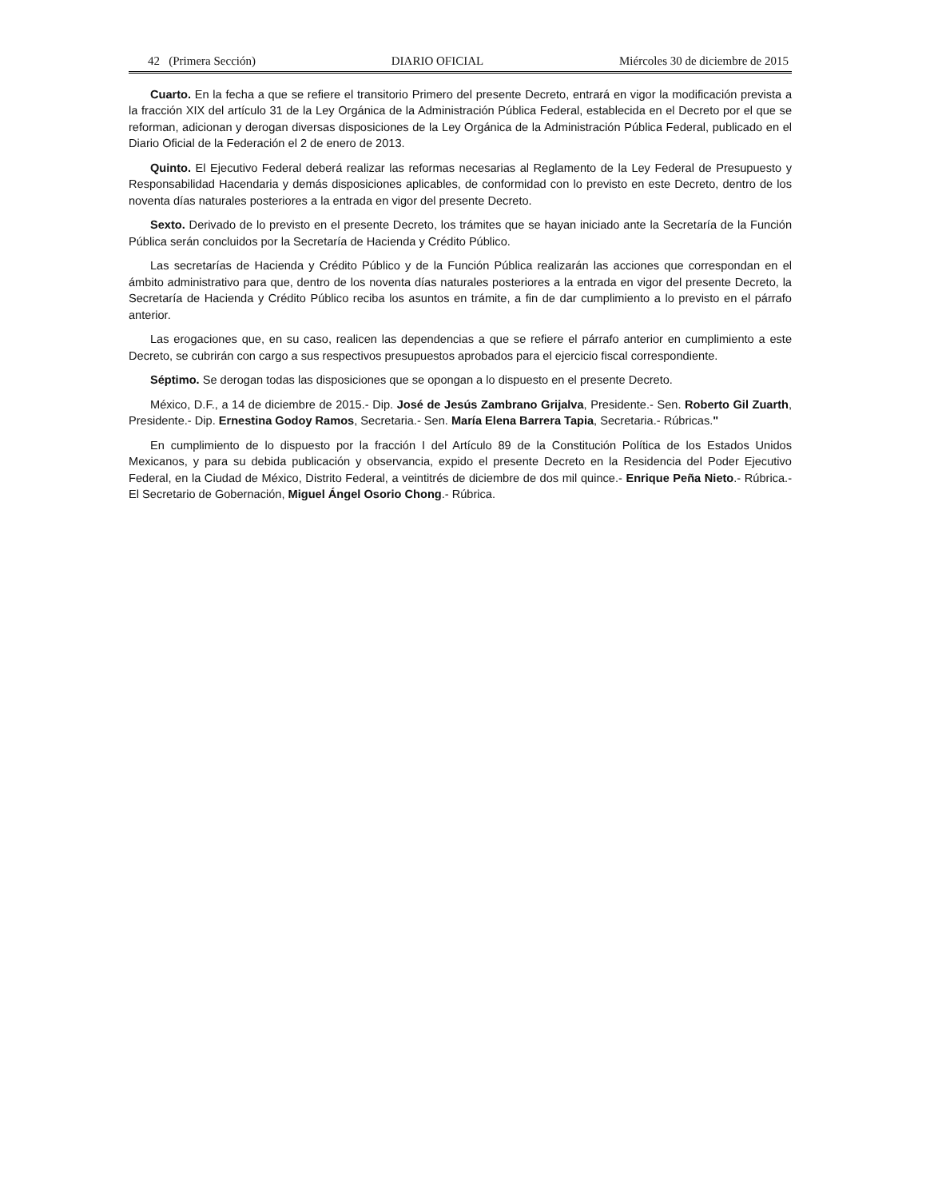42 (Primera Sección) DIARIO OFICIAL Miércoles 30 de diciembre de 2015
Cuarto. En la fecha a que se refiere el transitorio Primero del presente Decreto, entrará en vigor la modificación prevista a la fracción XIX del artículo 31 de la Ley Orgánica de la Administración Pública Federal, establecida en el Decreto por el que se reforman, adicionan y derogan diversas disposiciones de la Ley Orgánica de la Administración Pública Federal, publicado en el Diario Oficial de la Federación el 2 de enero de 2013.
Quinto. El Ejecutivo Federal deberá realizar las reformas necesarias al Reglamento de la Ley Federal de Presupuesto y Responsabilidad Hacendaria y demás disposiciones aplicables, de conformidad con lo previsto en este Decreto, dentro de los noventa días naturales posteriores a la entrada en vigor del presente Decreto.
Sexto. Derivado de lo previsto en el presente Decreto, los trámites que se hayan iniciado ante la Secretaría de la Función Pública serán concluidos por la Secretaría de Hacienda y Crédito Público.
Las secretarías de Hacienda y Crédito Público y de la Función Pública realizarán las acciones que correspondan en el ámbito administrativo para que, dentro de los noventa días naturales posteriores a la entrada en vigor del presente Decreto, la Secretaría de Hacienda y Crédito Público reciba los asuntos en trámite, a fin de dar cumplimiento a lo previsto en el párrafo anterior.
Las erogaciones que, en su caso, realicen las dependencias a que se refiere el párrafo anterior en cumplimiento a este Decreto, se cubrirán con cargo a sus respectivos presupuestos aprobados para el ejercicio fiscal correspondiente.
Séptimo. Se derogan todas las disposiciones que se opongan a lo dispuesto en el presente Decreto.
México, D.F., a 14 de diciembre de 2015.- Dip. José de Jesús Zambrano Grijalva, Presidente.- Sen. Roberto Gil Zuarth, Presidente.- Dip. Ernestina Godoy Ramos, Secretaria.- Sen. María Elena Barrera Tapia, Secretaria.- Rúbricas."
En cumplimiento de lo dispuesto por la fracción I del Artículo 89 de la Constitución Política de los Estados Unidos Mexicanos, y para su debida publicación y observancia, expido el presente Decreto en la Residencia del Poder Ejecutivo Federal, en la Ciudad de México, Distrito Federal, a veintitrés de diciembre de dos mil quince.- Enrique Peña Nieto.- Rúbrica.- El Secretario de Gobernación, Miguel Ángel Osorio Chong.- Rúbrica.